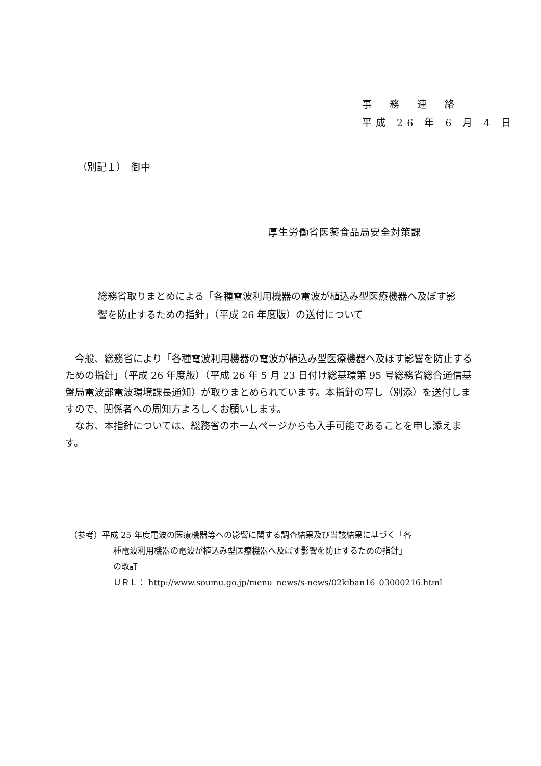事　務　連　絡
平成 26 年 6 月 4 日
（別記１）　御中
厚生労働省医薬食品局安全対策課
総務省取りまとめによる「各種電波利用機器の電波が植込み型医療機器へ及ぼす影響を防止するための指針」（平成 26 年度版）の送付について
　今般、総務省により「各種電波利用機器の電波が植込み型医療機器へ及ぼす影響を防止するための指針」（平成 26 年度版）（平成 26 年 5 月 23 日付け総基環第 95 号総務省総合通信基盤局電波部電波環境課長通知）が取りまとめられています。本指針の写し（別添）を送付しますので、関係者への周知方よろしくお願いします。
　なお、本指針については、総務省のホームページからも入手可能であることを申し添えます。
（参考）平成 25 年度電波の医療機器等への影響に関する調査結果及び当該結果に基づく「各
種電波利用機器の電波が植込み型医療機器へ及ぼす影響を防止するための指針」
の改訂
ＵＲＬ： http://www.soumu.go.jp/menu_news/s-news/02kiban16_03000216.html